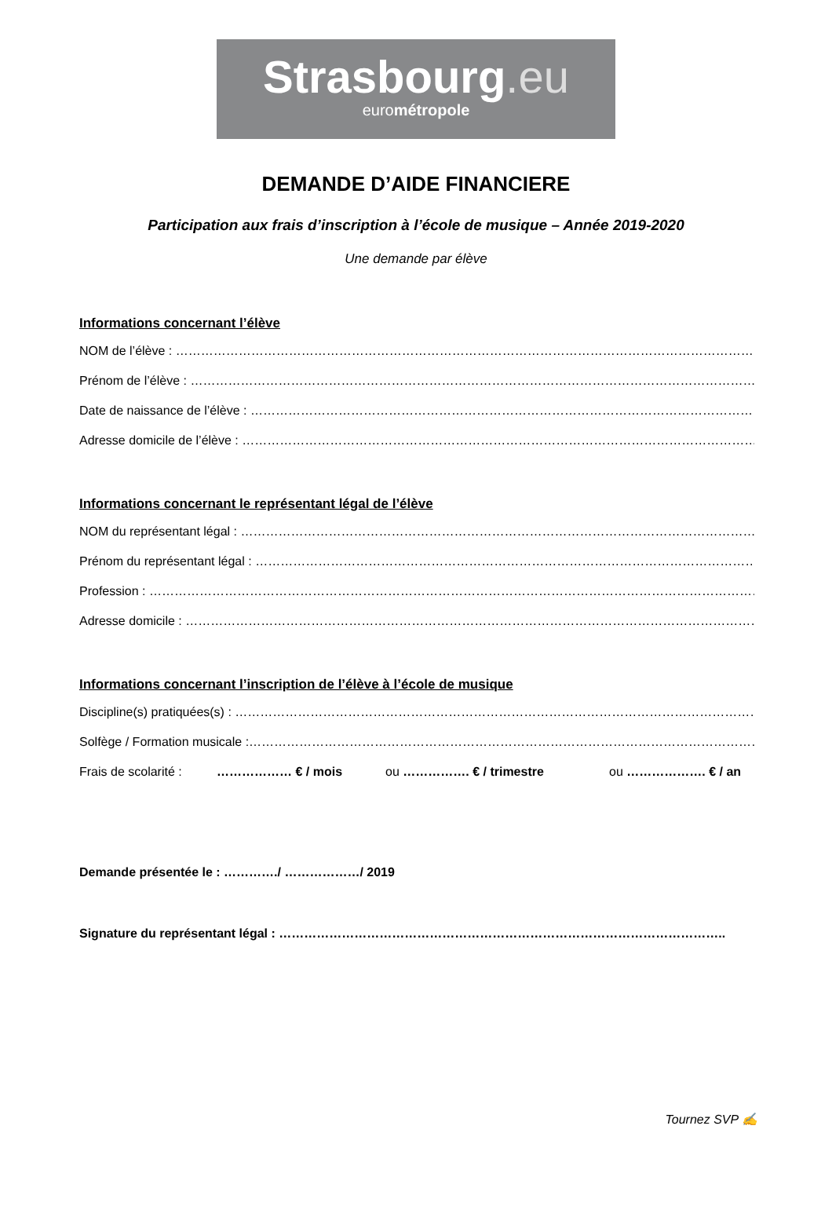Strasbourg.eu
eurométropole
DEMANDE D’AIDE FINANCIERE
Participation aux frais d’inscription à l’école de musique – Année 2019-2020
Une demande par élève
Informations concernant l’élève
NOM de l’élève : ……………………………………………………………………………………………………………………………………
Prénom de l’élève : ……………………………………………………………………………………………………………………………….
Date de naissance de l’élève : …………………………………………………………………………………………………………….
Adresse domicile de l’élève : ………………………………………………………………………………………………………………
Informations concernant le représentant légal de l’élève
NOM du représentant légal : ………………………………………………………………………………………………………………
Prénom du représentant légal : …………………………………………………………………………………………………………
Profession : ……………………………………………………………………………………………………………………………………………
Adresse domicile : ……………………………………………………………………………………………………………………………….
Informations concernant l’inscription de l’élève à l’école de musique
Discipline(s) pratiquées(s) : …………………………………………………………………………………………………………………
Solfège / Formation musicale :……………………………………………………………………………………………………………….
Frais de scolarité : ……………… € / mois ou ……………. € / trimestre ou ………………. € / an
Demande présentée le : …………./ ………………/ 2019
Signature du représentant légal : ……………………………………………………………………………………………..
Tournez SVP ✍